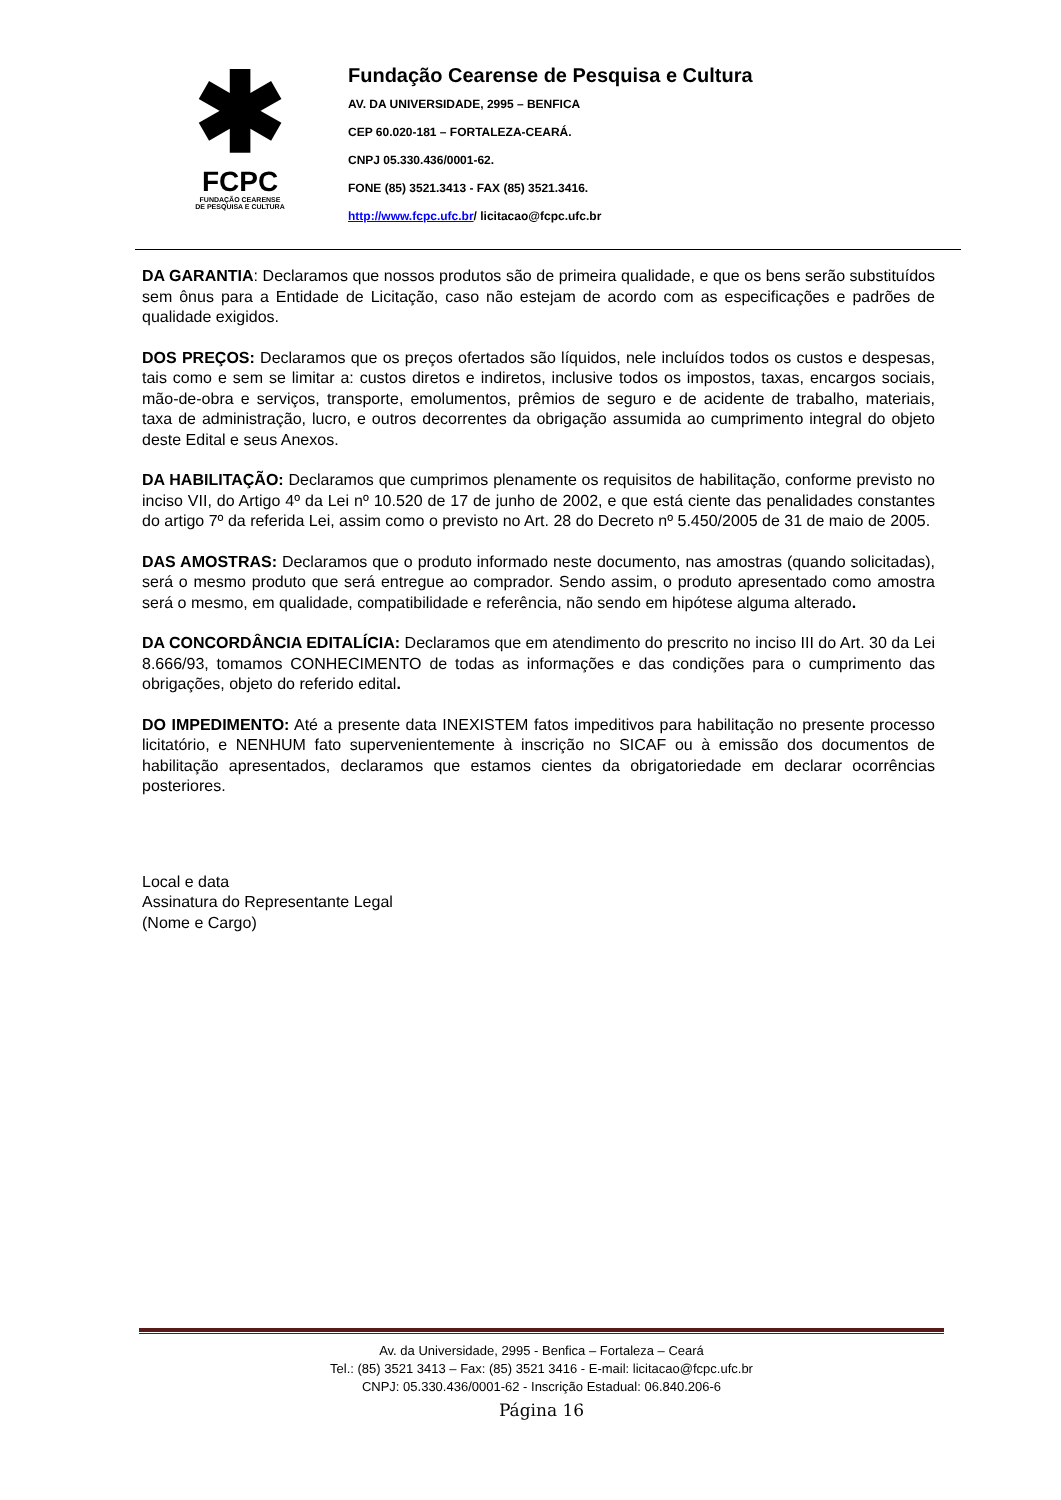✱
FCPC
FUNDAÇÃO CEARENSE
DE PESQUISA E CULTURA
Fundação Cearense de Pesquisa e Cultura
AV. DA UNIVERSIDADE, 2995 – BENFICA
CEP 60.020-181 – FORTALEZA-CEARÁ.
CNPJ 05.330.436/0001-62.
FONE (85) 3521.3413 - FAX (85) 3521.3416.
http://www.fcpc.ufc.br/ licitacao@fcpc.ufc.br
DA GARANTIA: Declaramos que nossos produtos são de primeira qualidade, e que os bens serão substituídos sem ônus para a Entidade de Licitação, caso não estejam de acordo com as especificações e padrões de qualidade exigidos.
DOS PREÇOS: Declaramos que os preços ofertados são líquidos, nele incluídos todos os custos e despesas, tais como e sem se limitar a: custos diretos e indiretos, inclusive todos os impostos, taxas, encargos sociais, mão-de-obra e serviços, transporte, emolumentos, prêmios de seguro e de acidente de trabalho, materiais, taxa de administração, lucro, e outros decorrentes da obrigação assumida ao cumprimento integral do objeto deste Edital e seus Anexos.
DA HABILITAÇÃO: Declaramos que cumprimos plenamente os requisitos de habilitação, conforme previsto no inciso VII, do Artigo 4º da Lei nº 10.520 de 17 de junho de 2002, e que está ciente das penalidades constantes do artigo 7º da referida Lei, assim como o previsto no Art. 28 do Decreto nº 5.450/2005 de 31 de maio de 2005.
DAS AMOSTRAS: Declaramos que o produto informado neste documento, nas amostras (quando solicitadas), será o mesmo produto que será entregue ao comprador. Sendo assim, o produto apresentado como amostra será o mesmo, em qualidade, compatibilidade e referência, não sendo em hipótese alguma alterado.
DA CONCORDÂNCIA EDITALÍCIA: Declaramos que em atendimento do prescrito no inciso III do Art. 30 da Lei 8.666/93, tomamos CONHECIMENTO de todas as informações e das condições para o cumprimento das obrigações, objeto do referido edital.
DO IMPEDIMENTO: Até a presente data INEXISTEM fatos impeditivos para habilitação no presente processo licitatório, e NENHUM fato supervenientemente à inscrição no SICAF ou à emissão dos documentos de habilitação apresentados, declaramos que estamos cientes da obrigatoriedade em declarar ocorrências posteriores.
Local e data
Assinatura do Representante Legal
(Nome e Cargo)
Av. da Universidade, 2995 - Benfica – Fortaleza – Ceará
Tel.: (85) 3521 3413 – Fax: (85) 3521 3416 - E-mail: licitacao@fcpc.ufc.br
CNPJ: 05.330.436/0001-62 - Inscrição Estadual: 06.840.206-6
Página 16